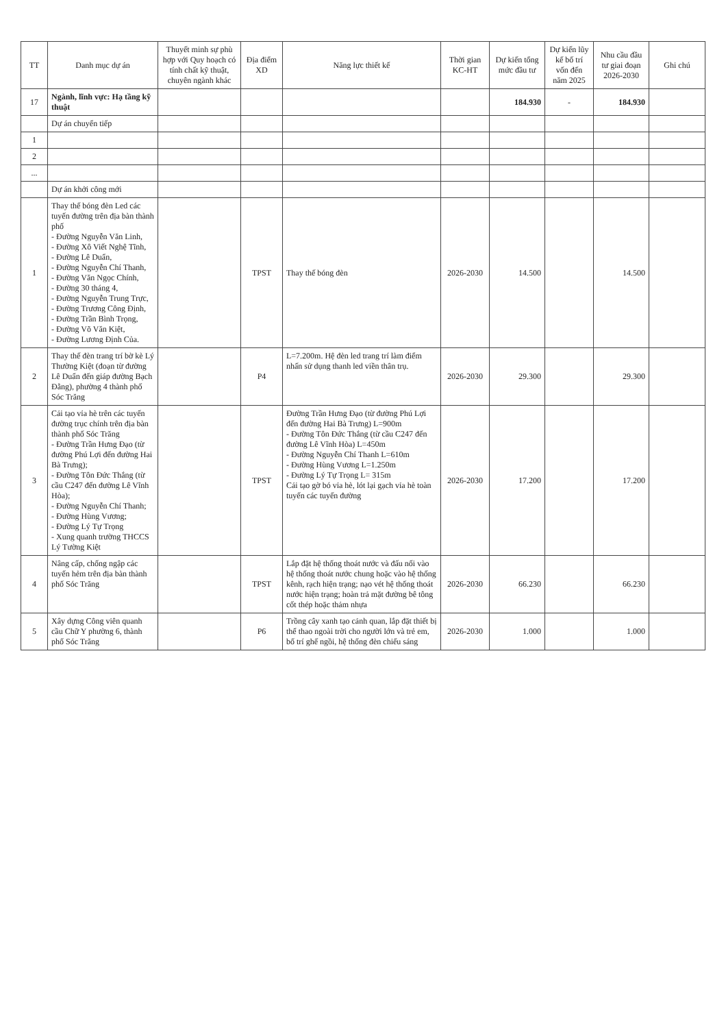| TT | Danh mục dự án | Thuyết minh sự phù hợp với Quy hoạch có tính chất kỹ thuật, chuyên ngành khác | Địa điểm XD | Năng lực thiết kế | Thời gian KC-HT | Dự kiến tổng mức đầu tư | Dự kiến lũy kế bố trí vốn đến năm 2025 | Nhu cầu đầu tư giai đoạn 2026-2030 | Ghi chú |
| --- | --- | --- | --- | --- | --- | --- | --- | --- | --- |
| 17 | Ngành, lĩnh vực: Hạ tầng kỹ thuật | | | | | 184.930 | - | 184.930 | |
| | Dự án chuyển tiếp | | | | | | | | |
| 1 | | | | | | | | | |
| 2 | | | | | | | | | |
| ... | | | | | | | | | |
| | Dự án khởi công mới | | | | | | | | |
| 1 | Thay thế bóng đèn Led các tuyến đường trên địa bàn thành phố - Đường Nguyễn Văn Linh, - Đường Xô Viết Nghệ Tĩnh, - Đường Lê Duẩn, - Đường Nguyễn Chí Thanh, - Đường Văn Ngọc Chính, - Đường 30 tháng 4, - Đường Nguyễn Trung Trực, - Đường Trương Công Định, - Đường Trần Bình Trọng, - Đường Võ Văn Kiệt, - Đường Lương Định Của. | | TPST | Thay thế bóng đèn | 2026-2030 | 14.500 | | 14.500 | |
| 2 | Thay thế đèn trang trí bờ kè Lý Thường Kiệt (đoạn từ đường Lê Duẩn đến giáp đường Bạch Đằng), phường 4 thành phố Sóc Trăng | | P4 | L=7.200m. Hệ đèn led trang trí làm điểm nhấn sử dụng thanh led viền thân trụ. | 2026-2030 | 29.300 | | 29.300 | |
| 3 | Cải tạo vỉa hè trên các tuyến đường trục chính trên địa bàn thành phố Sóc Trăng - Đường Trần Hưng Đạo (từ đường Phú Lợi đến đường Hai Bà Trưng); - Đường Tôn Đức Thắng (từ cầu C247 đến đường Lê Vĩnh Hòa); - Đường Nguyễn Chí Thanh; - Đường Hùng Vương; - Đường Lý Tự Trọng - Xung quanh trường THCCS Lý Tường Kiệt | | TPST | Đường Trần Hưng Đạo (từ đường Phú Lợi đến đường Hai Bà Trưng) L=900m - Đường Tôn Đức Thắng (từ cầu C247 đến đường Lê Vĩnh Hòa) L=450m - Đường Nguyễn Chí Thanh L=610m - Đường Hùng Vương L=1.250m - Đường Lý Tự Trọng L= 315m Cải tạo gờ bó vỉa hè, lót lại gạch vỉa hè toàn tuyến các tuyến đường | 2026-2030 | 17.200 | | 17.200 | |
| 4 | Nâng cấp, chống ngập các tuyến hẻm trên địa bàn thành phố Sóc Trăng | | TPST | Lắp đặt hệ thống thoát nước và đấu nối vào hệ thống thoát nước chung hoặc vào hệ thống kênh, rạch hiện trạng; nạo vét hệ thống thoát nước hiện trạng; hoàn trả mặt đường bê tông cốt thép hoặc thảm nhựa | 2026-2030 | 66.230 | | 66.230 | |
| 5 | Xây dựng Công viên quanh cầu Chữ Y phường 6, thành phố Sóc Trăng | | P6 | Trồng cây xanh tạo cảnh quan, lắp đặt thiết bị thể thao ngoài trời cho người lớn và trẻ em, bố trí ghế ngồi, hệ thống đèn chiếu sáng | 2026-2030 | 1.000 | | 1.000 | |